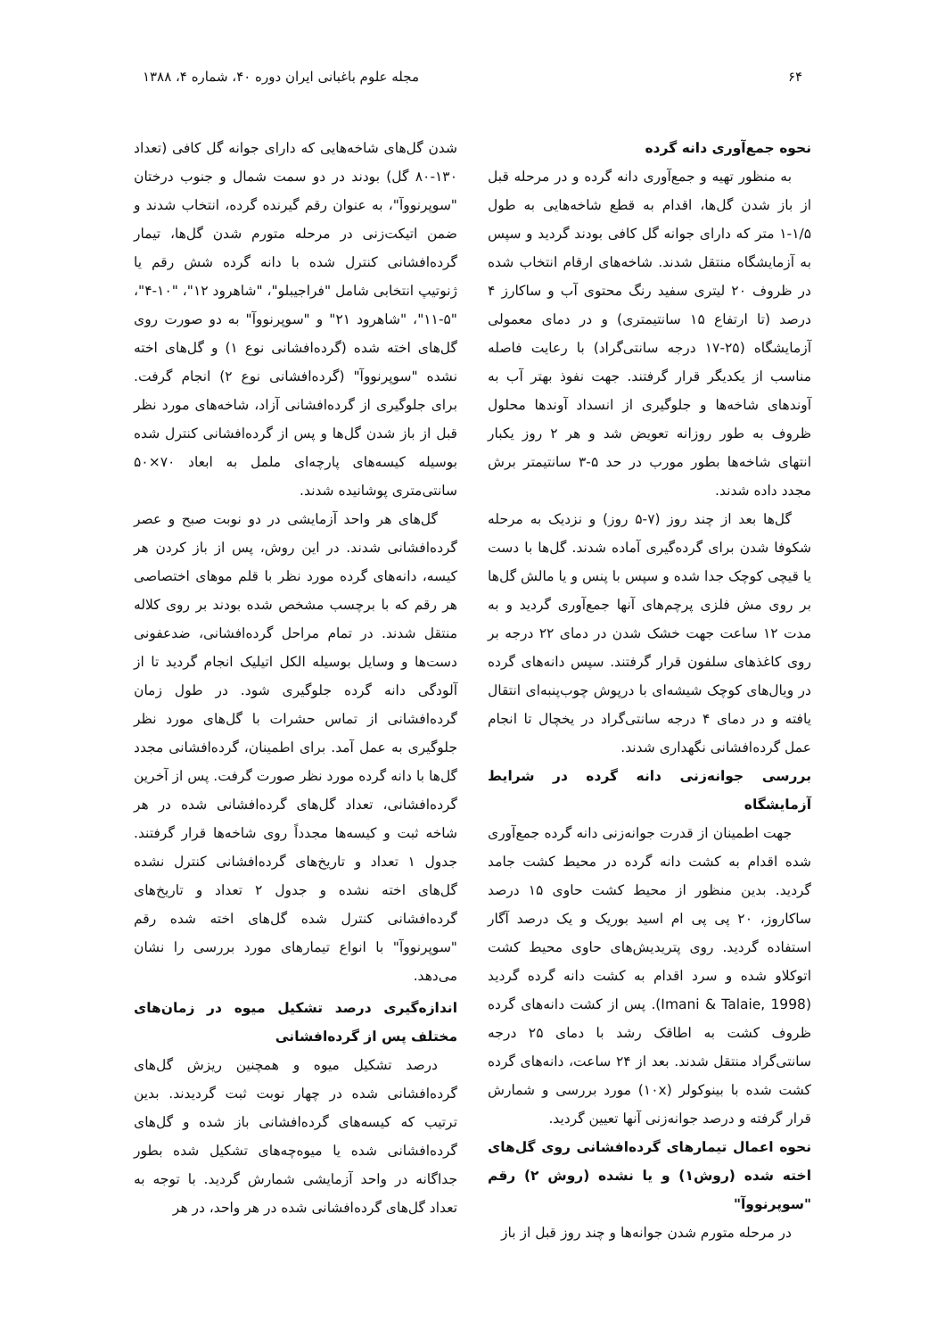۶۴ مجله علوم باغبانی ایران دوره ۴۰، شماره ۴، ۱۳۸۸
نحوه جمع‌آوری دانه گرده
به منظور تهیه و جمع‌آوری دانه گرده و در مرحله قبل از باز شدن گل‌ها، اقدام به قطع شاخه‌هایی به طول ۱/۵-۱ متر که دارای جوانه گل کافی بودند گردید و سپس به آزمایشگاه منتقل شدند. شاخه‌های ارقام انتخاب شده در ظروف ۲۰ لیتری سفید رنگ محتوی آب و ساکارز ۴ درصد (تا ارتفاع ۱۵ سانتیمتری) و در دمای معمولی آزمایشگاه (۲۵-۱۷ درجه سانتی‌گراد) با رعایت فاصله مناسب از یکدیگر قرار گرفتند. جهت نفوذ بهتر آب به آوندهای شاخه‌ها و جلوگیری از انسداد آوندها محلول ظروف به طور روزانه تعویض شد و هر ۲ روز یکبار انتهای شاخه‌ها بطور مورب در حد ۵-۳ سانتیمتر برش مجدد داده شدند.
گل‌ها بعد از چند روز (۷-۵ روز) و نزدیک به مرحله شکوفا شدن برای گرده‌گیری آماده شدند. گل‌ها با دست یا قیچی کوچک جدا شده و سپس با پنس و یا مالش گل‌ها بر روی مش فلزی پرچم‌های آنها جمع‌آوری گردید و به مدت ۱۲ ساعت جهت خشک شدن در دمای ۲۲ درجه بر روی کاغذهای سلفون قرار گرفتند. سپس دانه‌های گرده در ویال‌های کوچک شیشه‌ای با درپوش چوب‌پنبه‌ای انتقال یافته و در دمای ۴ درجه سانتی‌گراد در یخچال تا انجام عمل گرده‌افشانی نگهداری شدند.
بررسی جوانه‌زنی دانه گرده در شرایط آزمایشگاه
جهت اطمینان از قدرت جوانه‌زنی دانه گرده جمع‌آوری شده اقدام به کشت دانه گرده در محیط کشت جامد گردید. بدین منظور از محیط کشت حاوی ۱۵ درصد ساکاروز، ۲۰ پی پی ام اسید بوریک و یک درصد آگار استفاده گردید. روی پتریدیش‌های حاوی محیط کشت اتوکلاو شده و سرد اقدام به کشت دانه گرده گردید (Imani & Talaie, 1998). پس از کشت دانه‌های گرده ظروف کشت به اطاقک رشد با دمای ۲۵ درجه سانتی‌گراد منتقل شدند. بعد از ۲۴ ساعت، دانه‌های گرده کشت شده با بینوکولر (۱۰x) مورد بررسی و شمارش قرار گرفته و درصد جوانه‌زنی آنها تعیین گردید.
نحوه اعمال تیمارهای گرده‌افشانی روی گل‌های اخته شده (روش۱) و یا نشده (روش ۲) رقم "سوپرنووآ"
در مرحله متورم شدن جوانه‌ها و چند روز قبل از باز
شدن گل‌های شاخه‌هایی که دارای جوانه گل کافی (تعداد ۱۳۰-۸۰ گل) بودند در دو سمت شمال و جنوب درختان "سوپرنووآ"، به عنوان رقم گیرنده گرده، انتخاب شدند و ضمن اتیکت‌زنی در مرحله متورم شدن گل‌ها، تیمار گرده‌افشانی کنترل شده با دانه گرده شش رقم یا ژنوتیپ انتخابی شامل "فراجیبلو"، "شاهرود ۱۲"، "۱۰-۴"، "۵-۱۱"، "شاهرود ۲۱" و "سوپرنووآ" به دو صورت روی گل‌های اخته شده (گرده‌افشانی نوع ۱) و گل‌های اخته نشده "سوپرنووآ" (گرده‌افشانی نوع ۲) انجام گرفت. برای جلوگیری از گرده‌افشانی آزاد، شاخه‌های مورد نظر قبل از باز شدن گل‌ها و پس از گرده‌افشانی کنترل شده بوسیله کیسه‌های پارچه‌ای ململ به ابعاد ۷۰×۵۰ سانتی‌متری پوشانیده شدند.
گل‌های هر واحد آزمایشی در دو نوبت صبح و عصر گرده‌افشانی شدند. در این روش، پس از باز کردن هر کیسه، دانه‌های گرده مورد نظر با قلم موهای اختصاصی هر رقم که با برچسب مشخص شده بودند بر روی کلاله منتقل شدند. در تمام مراحل گرده‌افشانی، ضدعفونی دست‌ها و وسایل بوسیله الکل اتیلیک انجام گردید تا از آلودگی دانه گرده جلوگیری شود. در طول زمان گرده‌افشانی از تماس حشرات با گل‌های مورد نظر جلوگیری به عمل آمد. برای اطمینان، گرده‌افشانی مجدد گل‌ها با دانه گرده مورد نظر صورت گرفت. پس از آخرین گرده‌افشانی، تعداد گل‌های گرده‌افشانی شده در هر شاخه ثبت و کیسه‌ها مجدداً روی شاخه‌ها قرار گرفتند. جدول ۱ تعداد و تاریخ‌های گرده‌افشانی کنترل نشده گل‌های اخته نشده و جدول ۲ تعداد و تاریخ‌های گرده‌افشانی کنترل شده گل‌های اخته شده رقم "سوپرنووآ" با انواع تیمارهای مورد بررسی را نشان می‌دهد.
اندازه‌گیری درصد تشکیل میوه در زمان‌های مختلف پس از گرده‌افشانی
درصد تشکیل میوه و همچنین ریزش گل‌های گرده‌افشانی شده در چهار نوبت ثبت گردیدند. بدین ترتیب که کیسه‌های گرده‌افشانی باز شده و گل‌های گرده‌افشانی شده یا میوه‌چه‌های تشکیل شده بطور جداگانه در واحد آزمایشی شمارش گردید. با توجه به تعداد گل‌های گرده‌افشانی شده در هر واحد، در هر